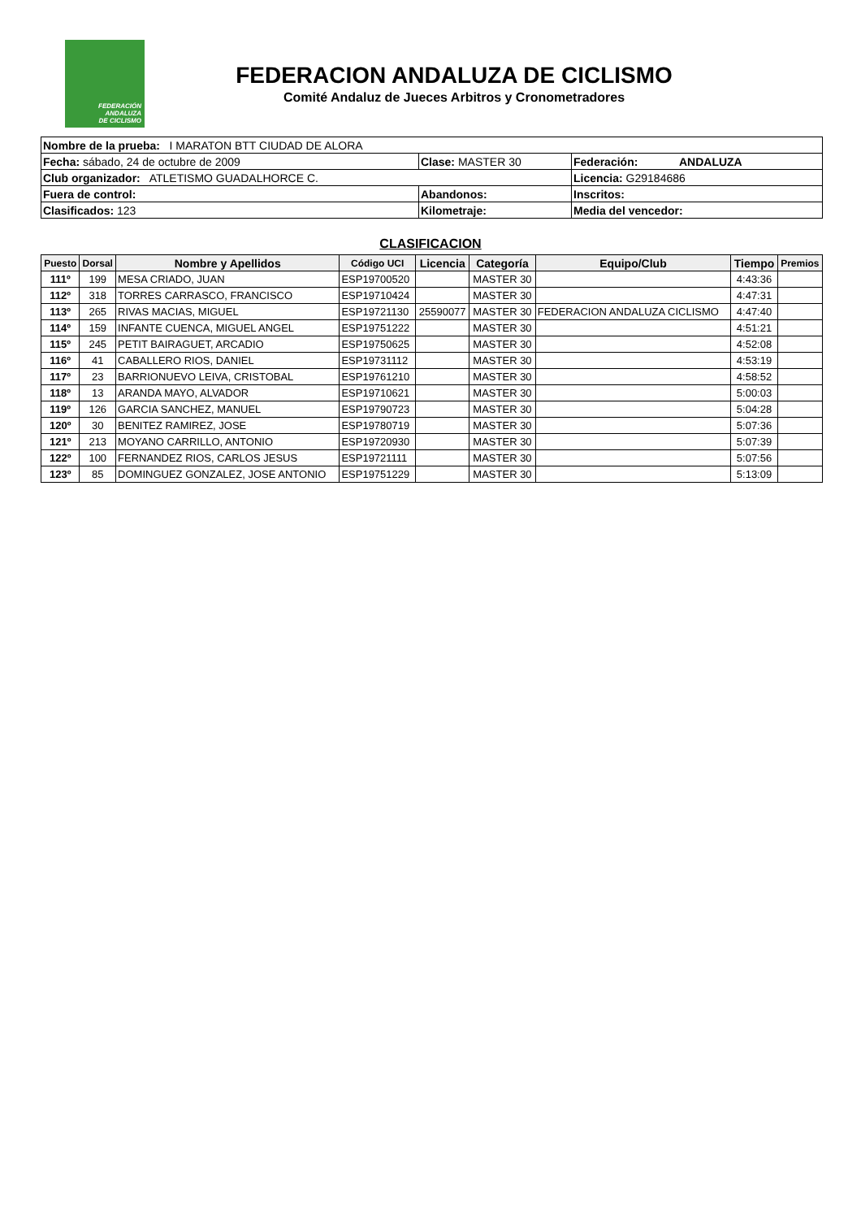FEDERACIÓN
ANDALUZA
DE CICLISMO
FEDERACION ANDALUZA DE CICLISMO
Comité Andaluz de Jueces Arbitros y Cronometradores
| Nombre de la prueba: I MARATON BTT CIUDAD DE ALORA | | |
| Fecha: sábado, 24 de octubre de 2009 | Clase: MASTER 30 | Federación: ANDALUZA |
| Club organizador: ATLETISMO GUADALHORCE C. | | Licencia: G29184686 |
| Fuera de control: | Abandonos: | Inscritos: |
| Clasificados: 123 | Kilometraje: | Media del vencedor: |
CLASIFICACION
| Puesto | Dorsal | Nombre y Apellidos | Código UCI | Licencia | Categoría | Equipo/Club | Tiempo | Premios |
| --- | --- | --- | --- | --- | --- | --- | --- | --- |
| 111º | 199 | MESA CRIADO, JUAN | ESP19700520 | | MASTER 30 | | 4:43:36 | |
| 112º | 318 | TORRES CARRASCO, FRANCISCO | ESP19710424 | | MASTER 30 | | 4:47:31 | |
| 113º | 265 | RIVAS MACIAS, MIGUEL | ESP19721130 | 25590077 | MASTER 30 | FEDERACION ANDALUZA CICLISMO | 4:47:40 | |
| 114º | 159 | INFANTE CUENCA, MIGUEL ANGEL | ESP19751222 | | MASTER 30 | | 4:51:21 | |
| 115º | 245 | PETIT BAIRAGUET, ARCADIO | ESP19750625 | | MASTER 30 | | 4:52:08 | |
| 116º | 41 | CABALLERO RIOS, DANIEL | ESP19731112 | | MASTER 30 | | 4:53:19 | |
| 117º | 23 | BARRIONUEVO LEIVA, CRISTOBAL | ESP19761210 | | MASTER 30 | | 4:58:52 | |
| 118º | 13 | ARANDA MAYO, ALVADOR | ESP19710621 | | MASTER 30 | | 5:00:03 | |
| 119º | 126 | GARCIA SANCHEZ, MANUEL | ESP19790723 | | MASTER 30 | | 5:04:28 | |
| 120º | 30 | BENITEZ RAMIREZ, JOSE | ESP19780719 | | MASTER 30 | | 5:07:36 | |
| 121º | 213 | MOYANO CARRILLO, ANTONIO | ESP19720930 | | MASTER 30 | | 5:07:39 | |
| 122º | 100 | FERNANDEZ RIOS, CARLOS JESUS | ESP19721111 | | MASTER 30 | | 5:07:56 | |
| 123º | 85 | DOMINGUEZ GONZALEZ, JOSE ANTONIO | ESP19751229 | | MASTER 30 | | 5:13:09 | |